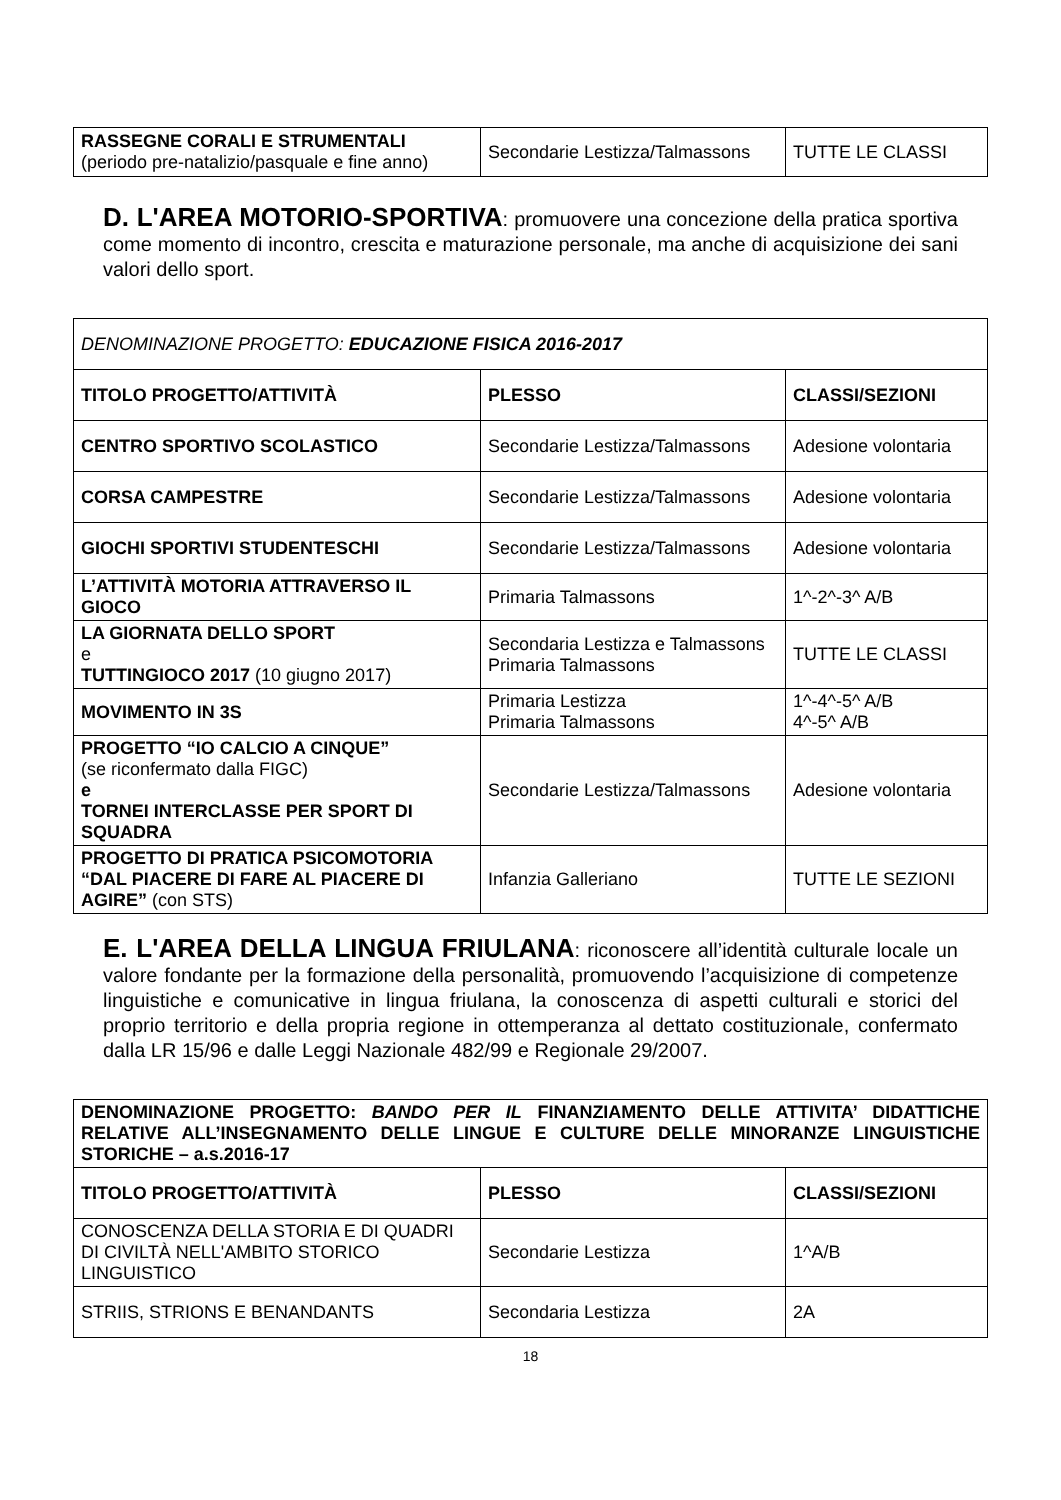| RASSEGNE CORALI E STRUMENTALI (periodo pre-natalizio/pasquale e fine anno) | Secondarie Lestizza/Talmassons | TUTTE LE CLASSI |
D. L'AREA MOTORIO-SPORTIVA: promuovere una concezione della pratica sportiva come momento di incontro, crescita e maturazione personale, ma anche di acquisizione dei sani valori dello sport.
| DENOMINAZIONE PROGETTO: EDUCAZIONE FISICA 2016-2017 | | |
| TITOLO PROGETTO/ATTIVITÀ | PLESSO | CLASSI/SEZIONI |
| CENTRO SPORTIVO SCOLASTICO | Secondarie Lestizza/Talmassons | Adesione volontaria |
| CORSA CAMPESTRE | Secondarie Lestizza/Talmassons | Adesione volontaria |
| GIOCHI SPORTIVI STUDENTESCHI | Secondarie Lestizza/Talmassons | Adesione volontaria |
| L’ATTIVITÀ MOTORIA ATTRAVERSO IL GIOCO | Primaria Talmassons | 1^-2^-3^ A/B |
| LA GIORNATA DELLO SPORT e TUTTINGIOCO 2017 (10 giugno 2017) | Secondaria Lestizza e Talmassons Primaria Talmassons | TUTTE LE CLASSI |
| MOVIMENTO IN 3S | Primaria Lestizza Primaria Talmassons | 1^-4^-5^ A/B 4^-5^ A/B |
| PROGETTO “IO CALCIO A CINQUE” (se riconfermato dalla FIGC) e TORNEI INTERCLASSE PER SPORT DI SQUADRA | Secondarie Lestizza/Talmassons | Adesione volontaria |
| PROGETTO DI PRATICA PSICOMOTORIA “DAL PIACERE DI FARE AL PIACERE DI AGIRE” (con STS) | Infanzia Galleriano | TUTTE LE SEZIONI |
E. L'AREA DELLA LINGUA FRIULANA: riconoscere all’identità culturale locale un valore fondante per la formazione della personalità, promuovendo l’acquisizione di competenze linguistiche e comunicative in lingua friulana, la conoscenza di aspetti culturali e storici del proprio territorio e della propria regione in ottemperanza al dettato costituzionale, confermato dalla LR 15/96 e dalle Leggi Nazionale 482/99 e Regionale 29/2007.
| DENOMINAZIONE PROGETTO: BANDO PER IL FINANZIAMENTO DELLE ATTIVITA’ DIDATTICHE RELATIVE ALL’INSEGNAMENTO DELLE LINGUE E CULTURE DELLE MINORANZE LINGUISTICHE STORICHE – a.s.2016-17 | | |
| TITOLO PROGETTO/ATTIVITÀ | PLESSO | CLASSI/SEZIONI |
| CONOSCENZA DELLA STORIA E DI QUADRI DI CIVILTÀ NELL'AMBITO STORICO LINGUISTICO | Secondarie Lestizza | 1^A/B |
| STRIIS, STRIONS E BENANDANTS | Secondaria Lestizza | 2A |
18